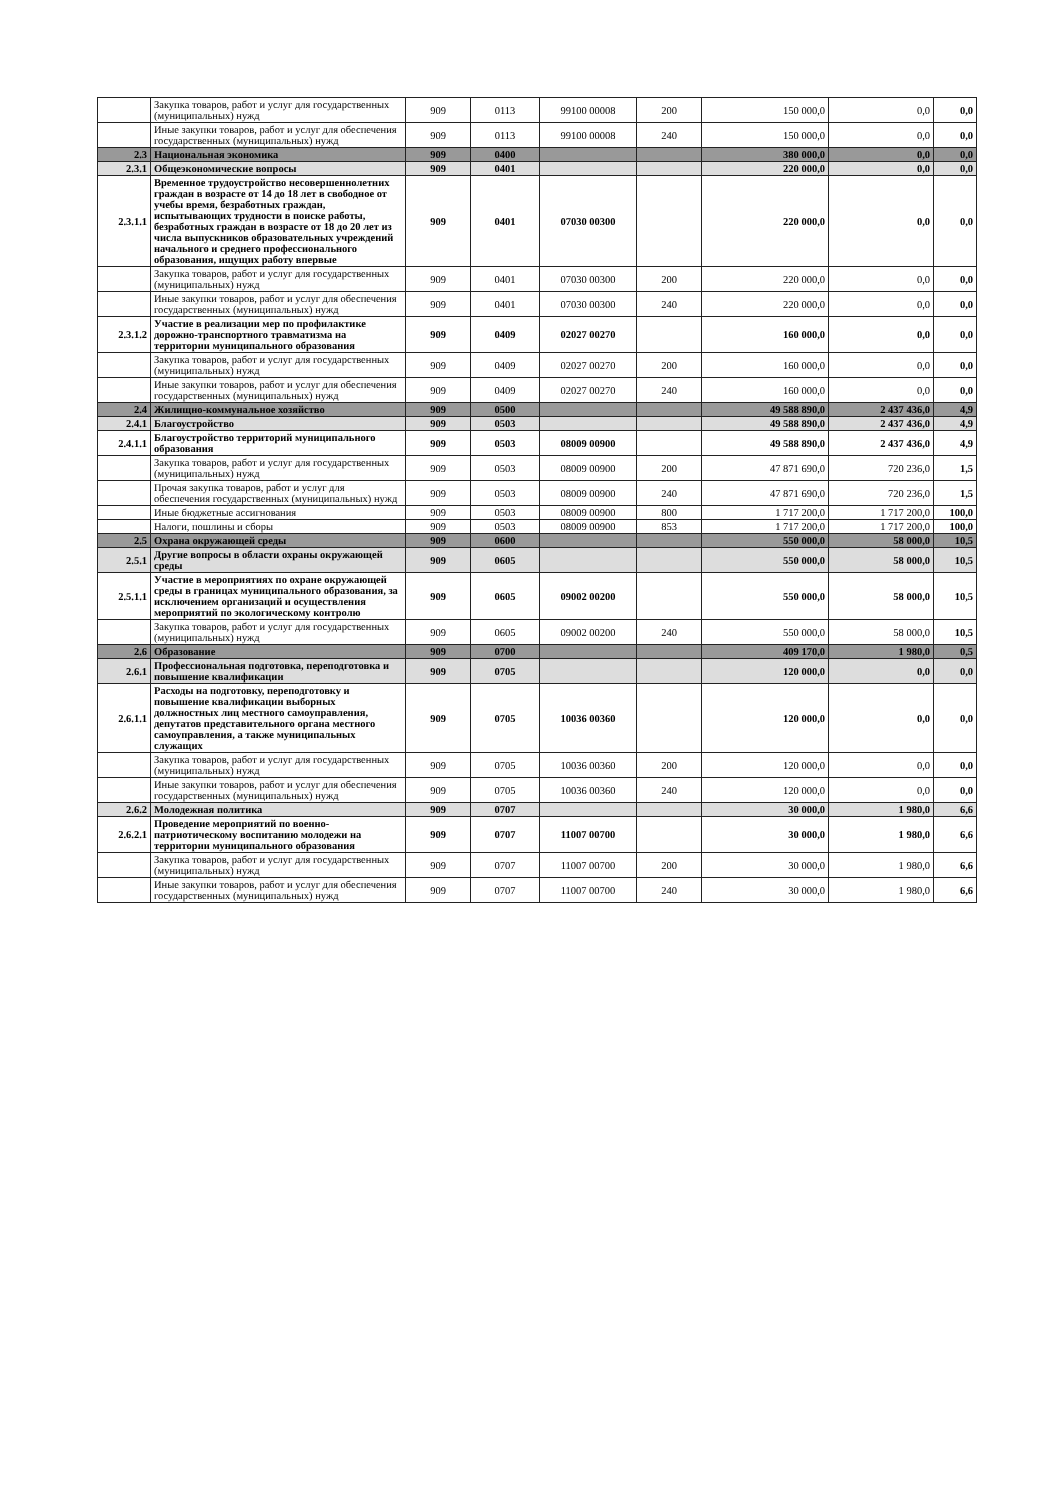| | Закупка товаров, работ и услуг для государственных (муниципальных) нужд | 909 | 0113 | 99100 00008 | 200 | 150 000,0 | 0,0 | 0,0 |
| | Иные закупки товаров, работ и услуг для обеспечения государственных (муниципальных) нужд | 909 | 0113 | 99100 00008 | 240 | 150 000,0 | 0,0 | 0,0 |
| 2.3 | Национальная экономика | 909 | 0400 | | | 380 000,0 | 0,0 | 0,0 |
| 2.3.1 | Общеэкономические вопросы | 909 | 0401 | | | 220 000,0 | 0,0 | 0,0 |
| 2.3.1.1 | Временное трудоустройство несовершеннолетних граждан в возрасте от 14 до 18 лет в свободное от учебы время, безработных граждан, испытывающих трудности в поиске работы, безработных граждан в возрасте от 18 до 20 лет из числа выпускников образовательных учреждений начального и среднего профессионального образования, ищущих работу впервые | 909 | 0401 | 07030 00300 | | 220 000,0 | 0,0 | 0,0 |
| | Закупка товаров, работ и услуг для государственных (муниципальных) нужд | 909 | 0401 | 07030 00300 | 200 | 220 000,0 | 0,0 | 0,0 |
| | Иные закупки товаров, работ и услуг для обеспечения государственных (муниципальных) нужд | 909 | 0401 | 07030 00300 | 240 | 220 000,0 | 0,0 | 0,0 |
| 2.3.1.2 | Участие в реализации мер по профилактике дорожно-транспортного травматизма на территории муниципального образования | 909 | 0409 | 02027 00270 | | 160 000,0 | 0,0 | 0,0 |
| | Закупка товаров, работ и услуг для государственных (муниципальных) нужд | 909 | 0409 | 02027 00270 | 200 | 160 000,0 | 0,0 | 0,0 |
| | Иные закупки товаров, работ и услуг для обеспечения государственных (муниципальных) нужд | 909 | 0409 | 02027 00270 | 240 | 160 000,0 | 0,0 | 0,0 |
| 2.4 | Жилищно-коммунальное хозяйство | 909 | 0500 | | | 49 588 890,0 | 2 437 436,0 | 4,9 |
| 2.4.1 | Благоустройство | 909 | 0503 | | | 49 588 890,0 | 2 437 436,0 | 4,9 |
| 2.4.1.1 | Благоустройство территорий муниципального образования | 909 | 0503 | 08009 00900 | | 49 588 890,0 | 2 437 436,0 | 4,9 |
| | Закупка товаров, работ и услуг для государственных (муниципальных) нужд | 909 | 0503 | 08009 00900 | 200 | 47 871 690,0 | 720 236,0 | 1,5 |
| | Прочая закупка товаров, работ и услуг для обеспечения государственных (муниципальных) нужд | 909 | 0503 | 08009 00900 | 240 | 47 871 690,0 | 720 236,0 | 1,5 |
| | Иные бюджетные ассигнования | 909 | 0503 | 08009 00900 | 800 | 1 717 200,0 | 1 717 200,0 | 100,0 |
| | Налоги, пошлины и сборы | 909 | 0503 | 08009 00900 | 853 | 1 717 200,0 | 1 717 200,0 | 100,0 |
| 2.5 | Охрана окружающей среды | 909 | 0600 | | | 550 000,0 | 58 000,0 | 10,5 |
| 2.5.1 | Другие вопросы в области охраны окружающей среды | 909 | 0605 | | | 550 000,0 | 58 000,0 | 10,5 |
| 2.5.1.1 | Участие в мероприятиях по охране окружающей среды в границах муниципального образования, за исключением организаций и осуществления мероприятий по экологическому контролю | 909 | 0605 | 09002 00200 | | 550 000,0 | 58 000,0 | 10,5 |
| | Закупка товаров, работ и услуг для государственных (муниципальных) нужд | 909 | 0605 | 09002 00200 | 240 | 550 000,0 | 58 000,0 | 10,5 |
| 2.6 | Образование | 909 | 0700 | | | 409 170,0 | 1 980,0 | 0,5 |
| 2.6.1 | Профессиональная подготовка, переподготовка и повышение квалификации | 909 | 0705 | | | 120 000,0 | 0,0 | 0,0 |
| 2.6.1.1 | Расходы на подготовку, переподготовку и повышение квалификации выборных должностных лиц местного самоуправления, депутатов представительного органа местного самоуправления, а также муниципальных служащих | 909 | 0705 | 10036 00360 | | 120 000,0 | 0,0 | 0,0 |
| | Закупка товаров, работ и услуг для государственных (муниципальных) нужд | 909 | 0705 | 10036 00360 | 200 | 120 000,0 | 0,0 | 0,0 |
| | Иные закупки товаров, работ и услуг для обеспечения государственных (муниципальных) нужд | 909 | 0705 | 10036 00360 | 240 | 120 000,0 | 0,0 | 0,0 |
| 2.6.2 | Молодежная политика | 909 | 0707 | | | 30 000,0 | 1 980,0 | 6,6 |
| 2.6.2.1 | Проведение мероприятий по военно-патриотическому воспитанию молодежи на территории муниципального образования | 909 | 0707 | 11007 00700 | | 30 000,0 | 1 980,0 | 6,6 |
| | Закупка товаров, работ и услуг для государственных (муниципальных) нужд | 909 | 0707 | 11007 00700 | 200 | 30 000,0 | 1 980,0 | 6,6 |
| | Иные закупки товаров, работ и услуг для обеспечения государственных (муниципальных) нужд | 909 | 0707 | 11007 00700 | 240 | 30 000,0 | 1 980,0 | 6,6 |